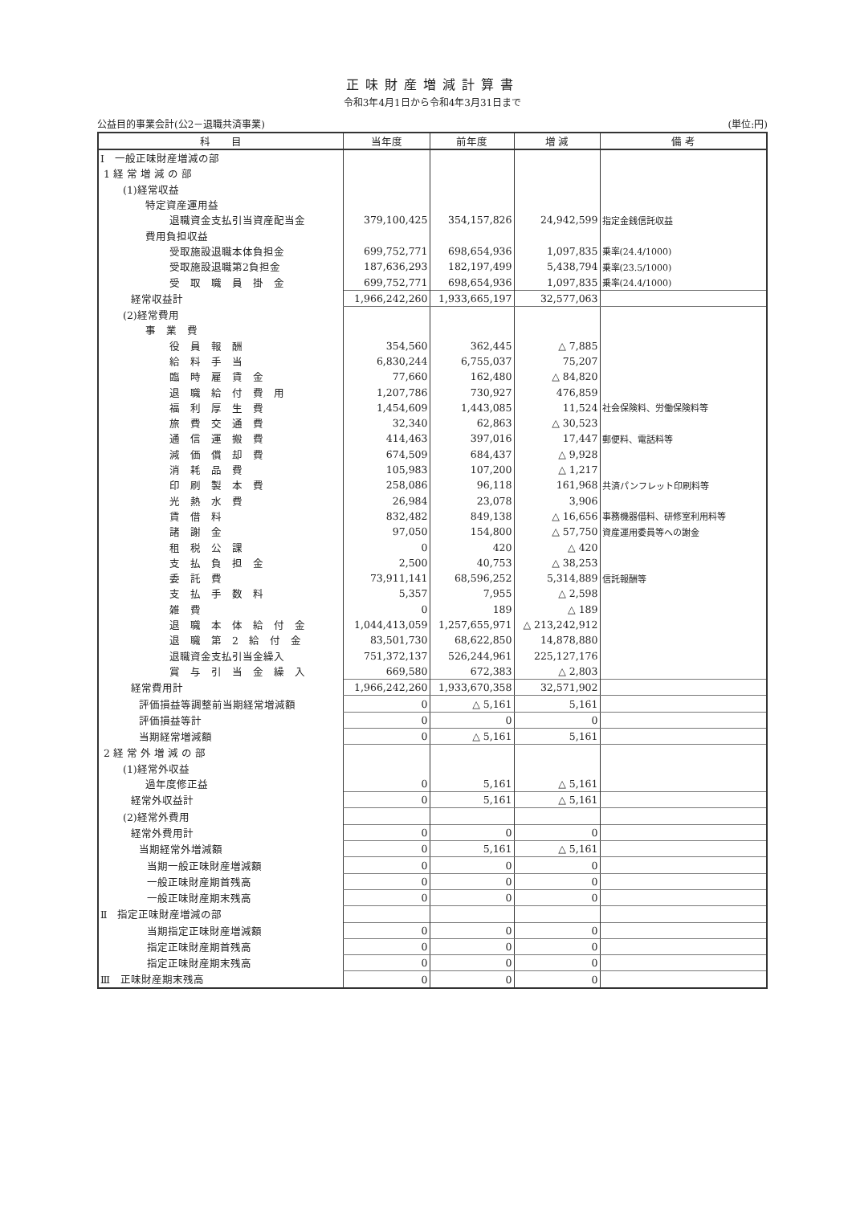正味財産増減計算書
令和3年4月1日から令和4年3月31日まで
公益目的事業会計(公2－退職共済事業) (単位:円)
| 科 目 | 当年度 | 前年度 | 増 減 | 備 考 |
| --- | --- | --- | --- | --- |
| Ⅰ 一般正味財産増減の部 | | | | |
| 1 経 常 増 減 の 部 | | | | |
| (1)経常収益 | | | | |
| 特定資産運用益 | | | | |
| 退職資金支払引当資産配当金 | 379,100,425 | 354,157,826 | 24,942,599 | 指定金銭信託収益 |
| 費用負担収益 | | | | |
| 受取施設退職本体負担金 | 699,752,771 | 698,654,936 | 1,097,835 | 乗率(24.4/1000) |
| 受取施設退職第2負担金 | 187,636,293 | 182,197,499 | 5,438,794 | 乗率(23.5/1000) |
| 受 取 職 員 掛 金 | 699,752,771 | 698,654,936 | 1,097,835 | 乗率(24.4/1000) |
| 経常収益計 | 1,966,242,260 | 1,933,665,197 | 32,577,063 | |
| (2)経常費用 | | | | |
| 事 業 費 | | | | |
| 役 員 報 酬 | 354,560 | 362,445 | △ 7,885 | |
| 給 料 手 当 | 6,830,244 | 6,755,037 | 75,207 | |
| 臨 時 雇 賃 金 | 77,660 | 162,480 | △ 84,820 | |
| 退 職 給 付 費 用 | 1,207,786 | 730,927 | 476,859 | |
| 福 利 厚 生 費 | 1,454,609 | 1,443,085 | 11,524 | 社会保険料、労働保険料等 |
| 旅 費 交 通 費 | 32,340 | 62,863 | △ 30,523 | |
| 通 信 運 搬 費 | 414,463 | 397,016 | 17,447 | 郵便料、電話料等 |
| 減 価 償 却 費 | 674,509 | 684,437 | △ 9,928 | |
| 消 耗 品 費 | 105,983 | 107,200 | △ 1,217 | |
| 印 刷 製 本 費 | 258,086 | 96,118 | 161,968 | 共済パンフレット印刷料等 |
| 光 熱 水 費 | 26,984 | 23,078 | 3,906 | |
| 賃 借 料 | 832,482 | 849,138 | △ 16,656 | 事務機器借料、研修室利用料等 |
| 諸 謝 金 | 97,050 | 154,800 | △ 57,750 | 資産運用委員等への謝金 |
| 租 税 公 課 | 0 | 420 | △ 420 | |
| 支 払 負 担 金 | 2,500 | 40,753 | △ 38,253 | |
| 委 託 費 | 73,911,141 | 68,596,252 | 5,314,889 | 信託報酬等 |
| 支 払 手 数 料 | 5,357 | 7,955 | △ 2,598 | |
| 雑 費 | 0 | 189 | △ 189 | |
| 退 職 本 体 給 付 金 | 1,044,413,059 | 1,257,655,971 | △ 213,242,912 | |
| 退 職 第 2 給 付 金 | 83,501,730 | 68,622,850 | 14,878,880 | |
| 退職資金支払引当金繰入 | 751,372,137 | 526,244,961 | 225,127,176 | |
| 賞 与 引 当 金 繰 入 | 669,580 | 672,383 | △ 2,803 | |
| 経常費用計 | 1,966,242,260 | 1,933,670,358 | 32,571,902 | |
| 評価損益等調整前当期経常増減額 | 0 | △ 5,161 | 5,161 | |
| 評価損益等計 | 0 | 0 | 0 | |
| 当期経常増減額 | 0 | △ 5,161 | 5,161 | |
| 2 経 常 外 増 減 の 部 | | | | |
| (1)経常外収益 | | | | |
| 過年度修正益 | 0 | 5,161 | △ 5,161 | |
| 経常外収益計 | 0 | 5,161 | △ 5,161 | |
| (2)経常外費用 | | | | |
| 経常外費用計 | 0 | 0 | 0 | |
| 当期経常外増減額 | 0 | 5,161 | △ 5,161 | |
| 当期一般正味財産増減額 | 0 | 0 | 0 | |
| 一般正味財産期首残高 | 0 | 0 | 0 | |
| 一般正味財産期末残高 | 0 | 0 | 0 | |
| Ⅱ 指定正味財産増減の部 | | | | |
| 当期指定正味財産増減額 | 0 | 0 | 0 | |
| 指定正味財産期首残高 | 0 | 0 | 0 | |
| 指定正味財産期末残高 | 0 | 0 | 0 | |
| Ⅲ 正味財産期末残高 | 0 | 0 | 0 | |